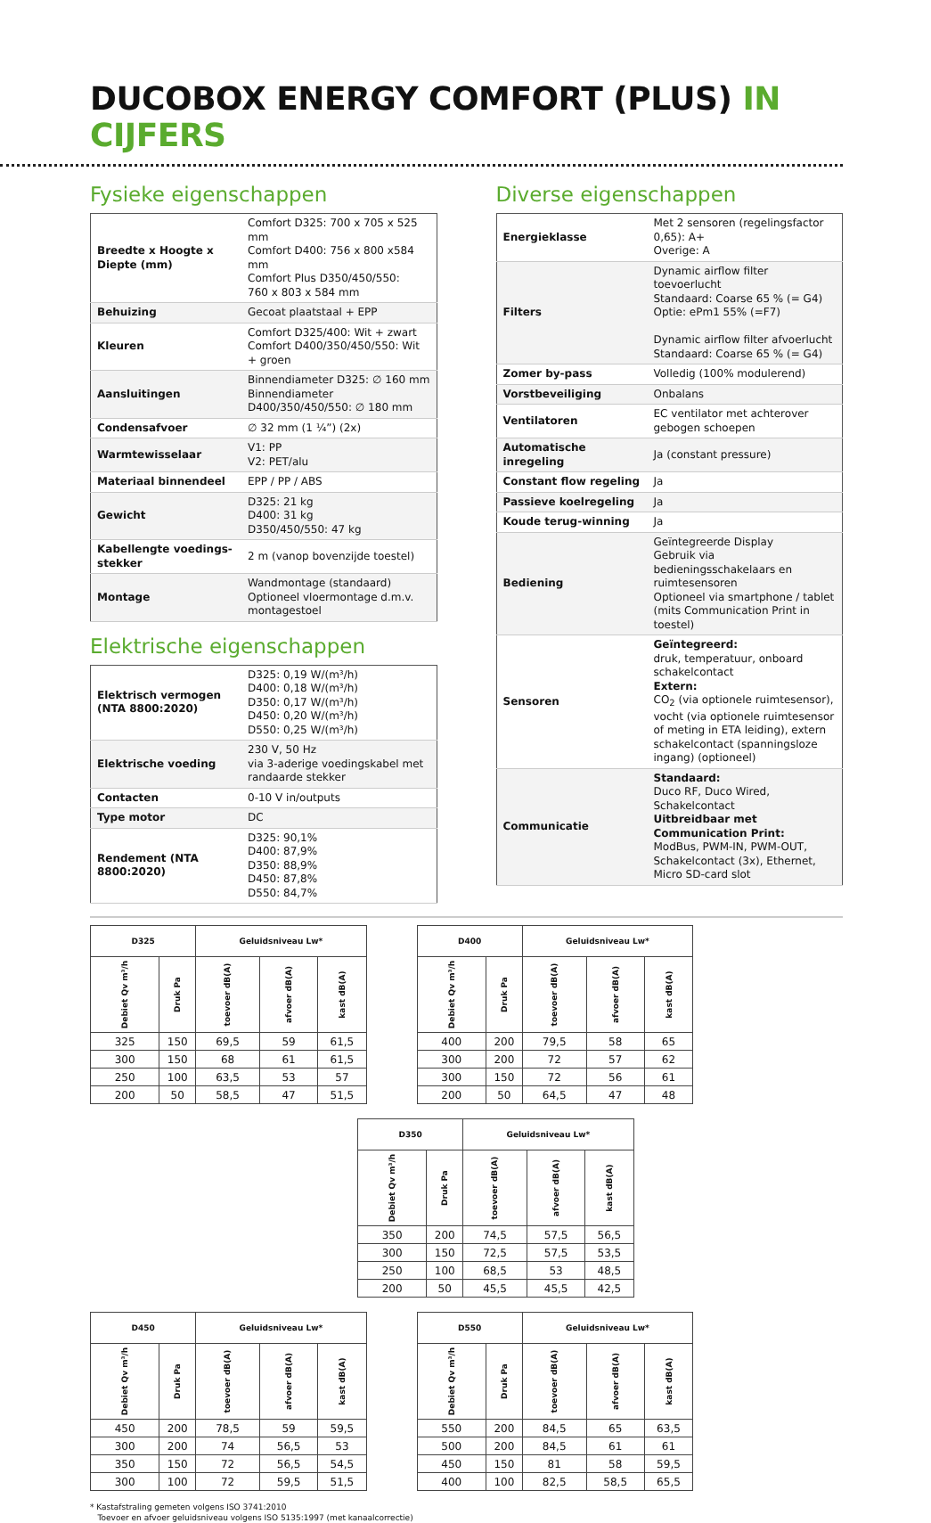DUCOBOX ENERGY COMFORT (PLUS) IN CIJFERS
Fysieke eigenschappen
| Breedte x Hoogte x Diepte (mm) | Comfort D325: 700 x 705 x 525 mm Comfort D400: 756 x 800 x584 mm Comfort Plus D350/450/550: 760 x 803 x 584 mm |
| Behuizing | Gecoat plaatstaal + EPP |
| Kleuren | Comfort D325/400: Wit + zwart Comfort D400/350/450/550: Wit + groen |
| Aansluitingen | Binnendiameter D325: ∅ 160 mm Binnendiameter D400/350/450/550: ∅ 180 mm |
| Condensafvoer | ∅ 32 mm (1 ¼”) (2x) |
| Warmtewisselaar | V1: PP V2: PET/alu |
| Materiaal binnendeel | EPP / PP / ABS |
| Gewicht | D325: 21 kg D400: 31 kg D350/450/550: 47 kg |
| Kabellengte voedings-stekker | 2 m (vanop bovenzijde toestel) |
| Montage | Wandmontage (standaard) Optioneel vloermontage d.m.v. montagestoel |
Elektrische eigenschappen
| Elektrisch vermogen (NTA 8800:2020) | D325: 0,19 W/(m³/h) D400: 0,18 W/(m³/h) D350: 0,17 W/(m³/h) D450: 0,20 W/(m³/h) D550: 0,25 W/(m³/h) |
| Elektrische voeding | 230 V, 50 Hz via 3-aderige voedingskabel met randaarde stekker |
| Contacten | 0-10 V in/outputs |
| Type motor | DC |
| Rendement (NTA 8800:2020) | D325: 90,1% D400: 87,9% D350: 88,9% D450: 87,8% D550: 84,7% |
Diverse eigenschappen
| Energieklasse | Met 2 sensoren (regelingsfactor 0,65): A+ Overige: A |
| Filters | Dynamic airflow filter toevoerlucht Standaard: Coarse 65 % (= G4) Optie: ePm1 55% (=F7) Dynamic airflow filter afvoerlucht Standaard: Coarse 65 % (= G4) |
| Zomer by-pass | Volledig (100% modulerend) |
| Vorstbeveiliging | Onbalans |
| Ventilatoren | EC ventilator met achterover gebogen schoepen |
| Automatische inregeling | Ja (constant pressure) |
| Constant flow regeling | Ja |
| Passieve koelregeling | Ja |
| Koude terug-winning | Ja |
| Bediening | Geïntegreerde Display Gebruik via bedieningsschakelaars en ruimtesensoren Optioneel via smartphone / tablet (mits Communication Print in toestel) |
| Sensoren | Geïntegreerd: druk, temperatuur, onboard schakelcontact Extern: CO<sub>2</sub> (via optionele ruimtesensor), vocht (via optionele ruimtesensor of meting in ETA leiding), extern schakelcontact (spanningsloze ingang) (optioneel) |
| Communicatie | Standaard: Duco RF, Duco Wired, Schakelcontact Uitbreidbaar met Communication Print: ModBus, PWM-IN, PWM-OUT, Schakelcontact (3x), Ethernet, Micro SD-card slot |
| D325 | | Geluidsniveau Lw* | | |
| --- | --- | --- | --- | --- |
| Debiet Qv m³/h | Druk Pa | toevoer dB(A) | afvoer dB(A) | kast dB(A) |
| 325 | 150 | 69,5 | 59 | 61,5 |
| 300 | 150 | 68 | 61 | 61,5 |
| 250 | 100 | 63,5 | 53 | 57 |
| 200 | 50 | 58,5 | 47 | 51,5 |
| D400 | | Geluidsniveau Lw* | | |
| --- | --- | --- | --- | --- |
| Debiet Qv m³/h | Druk Pa | toevoer dB(A) | afvoer dB(A) | kast dB(A) |
| 400 | 200 | 79,5 | 58 | 65 |
| 300 | 200 | 72 | 57 | 62 |
| 300 | 150 | 72 | 56 | 61 |
| 200 | 50 | 64,5 | 47 | 48 |
| D350 | | Geluidsniveau Lw* | | |
| --- | --- | --- | --- | --- |
| Debiet Qv m³/h | Druk Pa | toevoer dB(A) | afvoer dB(A) | kast dB(A) |
| 350 | 200 | 74,5 | 57,5 | 56,5 |
| 300 | 150 | 72,5 | 57,5 | 53,5 |
| 250 | 100 | 68,5 | 53 | 48,5 |
| 200 | 50 | 45,5 | 45,5 | 42,5 |
| D450 | | Geluidsniveau Lw* | | |
| --- | --- | --- | --- | --- |
| Debiet Qv m³/h | Druk Pa | toevoer dB(A) | afvoer dB(A) | kast dB(A) |
| 450 | 200 | 78,5 | 59 | 59,5 |
| 300 | 200 | 74 | 56,5 | 53 |
| 350 | 150 | 72 | 56,5 | 54,5 |
| 300 | 100 | 72 | 59,5 | 51,5 |
| D550 | | Geluidsniveau Lw* | | |
| --- | --- | --- | --- | --- |
| Debiet Qv m³/h | Druk Pa | toevoer dB(A) | afvoer dB(A) | kast dB(A) |
| 550 | 200 | 84,5 | 65 | 63,5 |
| 500 | 200 | 84,5 | 61 | 61 |
| 450 | 150 | 81 | 58 | 59,5 |
| 400 | 100 | 82,5 | 58,5 | 65,5 |
* Kastafstraling gemeten volgens ISO 3741:2010
Toevoer en afvoer geluidsniveau volgens ISO 5135:1997 (met kanaalcorrectie)